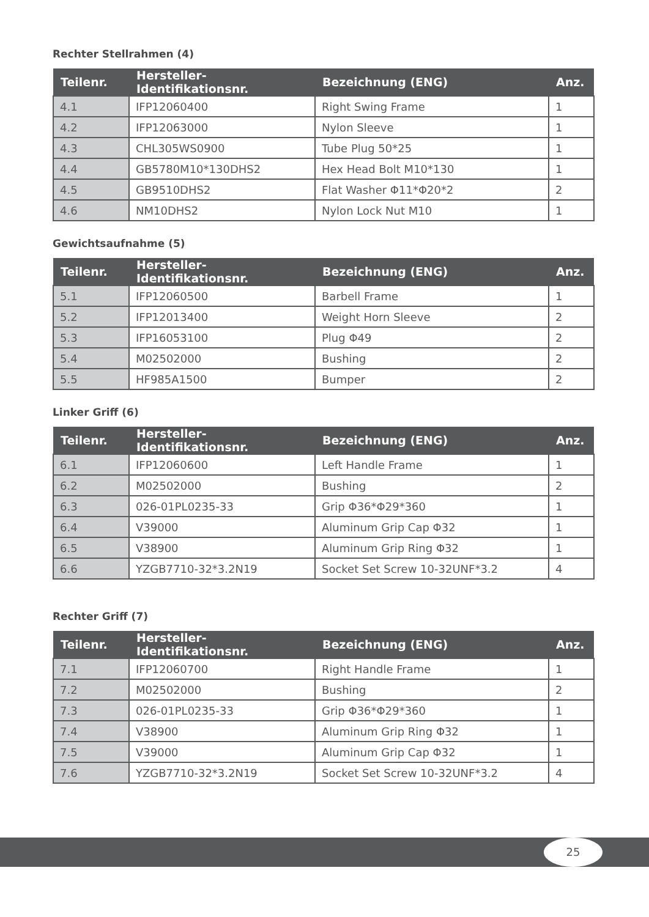Rechter Stellrahmen (4)
| Teilenr. | Hersteller-Identifikationsnr. | Bezeichnung (ENG) | Anz. |
| --- | --- | --- | --- |
| 4.1 | IFP12060400 | Right Swing Frame | 1 |
| 4.2 | IFP12063000 | Nylon Sleeve | 1 |
| 4.3 | CHL305WS0900 | Tube Plug 50*25 | 1 |
| 4.4 | GB5780M10*130DHS2 | Hex Head Bolt M10*130 | 1 |
| 4.5 | GB9510DHS2 | Flat Washer Φ11*Φ20*2 | 2 |
| 4.6 | NM10DHS2 | Nylon Lock Nut M10 | 1 |
Gewichtsaufnahme (5)
| Teilenr. | Hersteller-Identifikationsnr. | Bezeichnung (ENG) | Anz. |
| --- | --- | --- | --- |
| 5.1 | IFP12060500 | Barbell Frame | 1 |
| 5.2 | IFP12013400 | Weight Horn Sleeve | 2 |
| 5.3 | IFP16053100 | Plug Φ49 | 2 |
| 5.4 | M02502000 | Bushing | 2 |
| 5.5 | HF985A1500 | Bumper | 2 |
Linker Griff (6)
| Teilenr. | Hersteller-Identifikationsnr. | Bezeichnung (ENG) | Anz. |
| --- | --- | --- | --- |
| 6.1 | IFP12060600 | Left Handle Frame | 1 |
| 6.2 | M02502000 | Bushing | 2 |
| 6.3 | 026-01PL0235-33 | Grip Φ36*Φ29*360 | 1 |
| 6.4 | V39000 | Aluminum Grip Cap Φ32 | 1 |
| 6.5 | V38900 | Aluminum Grip Ring Φ32 | 1 |
| 6.6 | YZGB7710-32*3.2N19 | Socket Set Screw 10-32UNF*3.2 | 4 |
Rechter Griff (7)
| Teilenr. | Hersteller-Identifikationsnr. | Bezeichnung (ENG) | Anz. |
| --- | --- | --- | --- |
| 7.1 | IFP12060700 | Right Handle Frame | 1 |
| 7.2 | M02502000 | Bushing | 2 |
| 7.3 | 026-01PL0235-33 | Grip Φ36*Φ29*360 | 1 |
| 7.4 | V38900 | Aluminum Grip Ring Φ32 | 1 |
| 7.5 | V39000 | Aluminum Grip Cap Φ32 | 1 |
| 7.6 | YZGB7710-32*3.2N19 | Socket Set Screw 10-32UNF*3.2 | 4 |
25